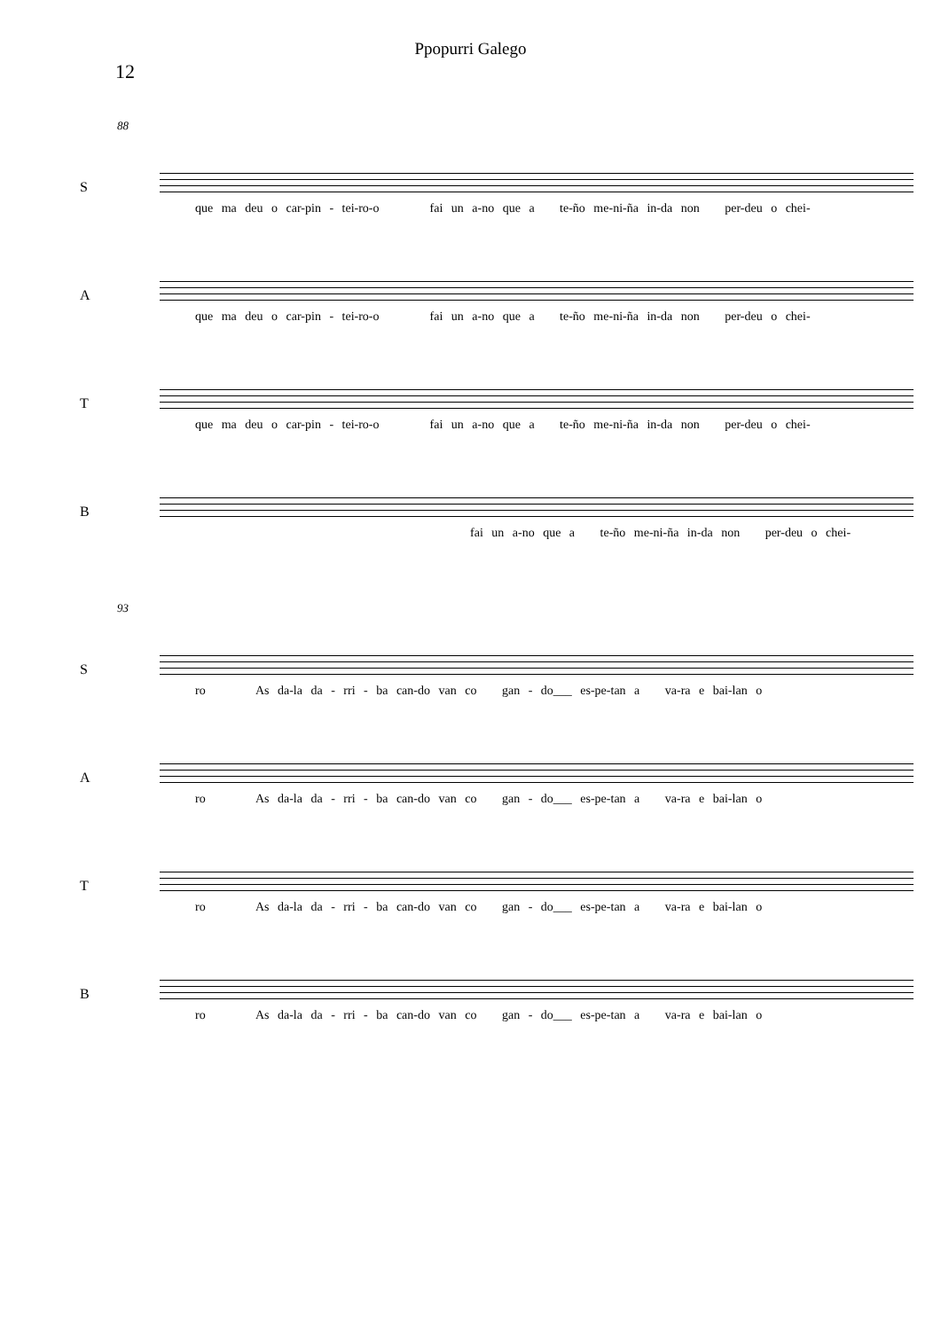Ppopurri Galego
12
88
S
que ma deu o car-pin - tei-ro-o fai un a-no que a te-ño me-ni-ña in-da non per-deu o chei-
A
que ma deu o car-pin - tei-ro-o fai un a-no que a te-ño me-ni-ña in-da non per-deu o chei-
T
que ma deu o car-pin - tei-ro-o fai un a-no que a te-ño me-ni-ña in-da non per-deu o chei-
B
fai un a-no que a te-ño me-ni-ña in-da non per-deu o chei-
93
S
ro As da-la da - rri - ba can-do van co gan - do___ es-pe-tan a va-ra e bai-lan o
A
ro As da-la da - rri - ba can-do van co gan - do___ es-pe-tan a va-ra e bai-lan o
T
ro As da-la da - rri - ba can-do van co gan - do___ es-pe-tan a va-ra e bai-lan o
B
ro As da-la da - rri - ba can-do van co gan - do___ es-pe-tan a va-ra e bai-lan o